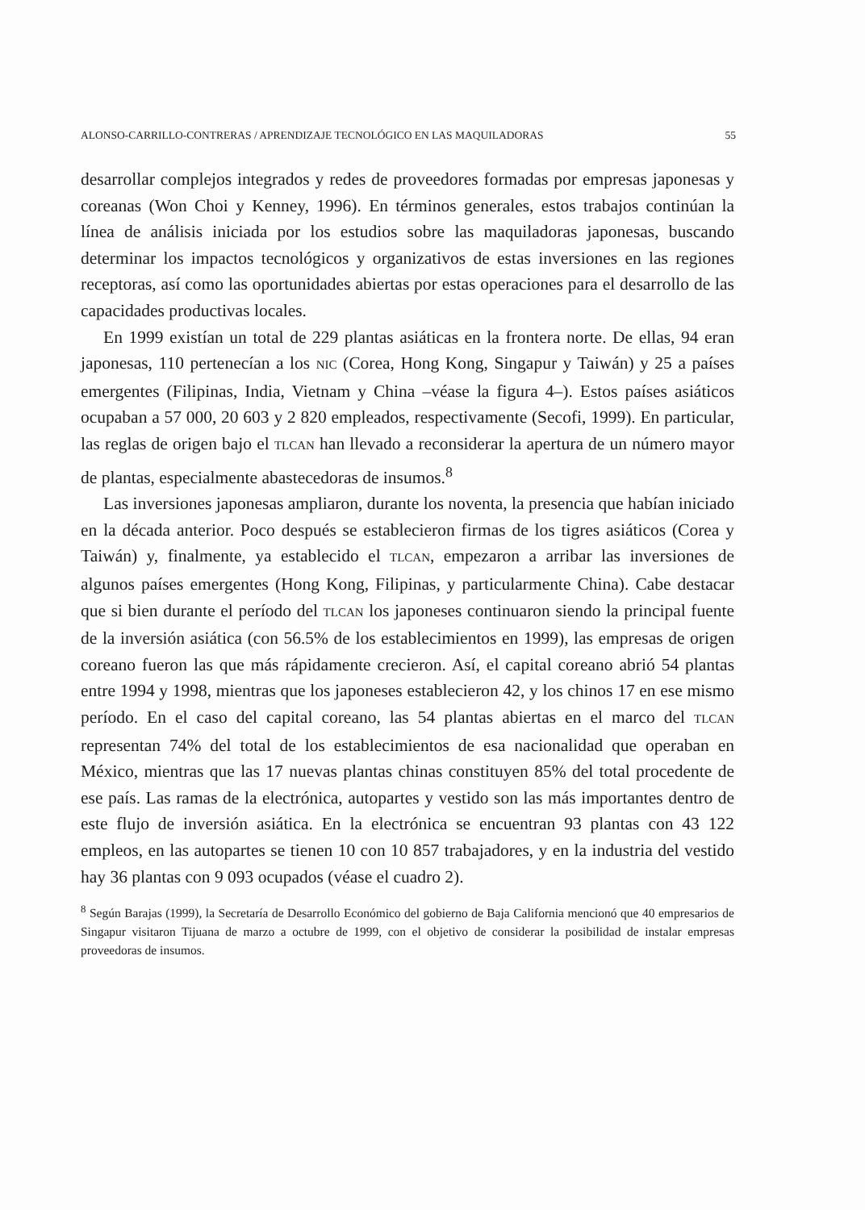ALONSO-CARRILLO-CONTRERAS / APRENDIZAJE TECNOLÓGICO EN LAS MAQUILADORAS 55
desarrollar complejos integrados y redes de proveedores formadas por empresas japonesas y coreanas (Won Choi y Kenney, 1996). En términos generales, estos trabajos continúan la línea de análisis iniciada por los estudios sobre las maquiladoras japonesas, buscando determinar los impactos tecnológicos y organizativos de estas inversiones en las regiones receptoras, así como las oportunidades abiertas por estas operaciones para el desarrollo de las capacidades productivas locales.
En 1999 existían un total de 229 plantas asiáticas en la frontera norte. De ellas, 94 eran japonesas, 110 pertenecían a los NIC (Corea, Hong Kong, Singapur y Taiwán) y 25 a países emergentes (Filipinas, India, Vietnam y China –véase la figura 4–). Estos países asiáticos ocupaban a 57 000, 20 603 y 2 820 empleados, respectivamente (Secofi, 1999). En particular, las reglas de origen bajo el TLCAN han llevado a reconsiderar la apertura de un número mayor de plantas, especialmente abastecedoras de insumos.<sup>8</sup>
Las inversiones japonesas ampliaron, durante los noventa, la presencia que habían iniciado en la década anterior. Poco después se establecieron firmas de los tigres asiáticos (Corea y Taiwán) y, finalmente, ya establecido el TLCAN, empezaron a arribar las inversiones de algunos países emergentes (Hong Kong, Filipinas, y particularmente China). Cabe destacar que si bien durante el período del TLCAN los japoneses continuaron siendo la principal fuente de la inversión asiática (con 56.5% de los establecimientos en 1999), las empresas de origen coreano fueron las que más rápidamente crecieron. Así, el capital coreano abrió 54 plantas entre 1994 y 1998, mientras que los japoneses establecieron 42, y los chinos 17 en ese mismo período. En el caso del capital coreano, las 54 plantas abiertas en el marco del TLCAN representan 74% del total de los establecimientos de esa nacionalidad que operaban en México, mientras que las 17 nuevas plantas chinas constituyen 85% del total procedente de ese país. Las ramas de la electrónica, autopartes y vestido son las más importantes dentro de este flujo de inversión asiática. En la electrónica se encuentran 93 plantas con 43 122 empleos, en las autopartes se tienen 10 con 10 857 trabajadores, y en la industria del vestido hay 36 plantas con 9 093 ocupados (véase el cuadro 2).
<sup>8</sup> Según Barajas (1999), la Secretaría de Desarrollo Económico del gobierno de Baja California mencionó que 40 empresarios de Singapur visitaron Tijuana de marzo a octubre de 1999, con el objetivo de considerar la posibilidad de instalar empresas proveedoras de insumos.